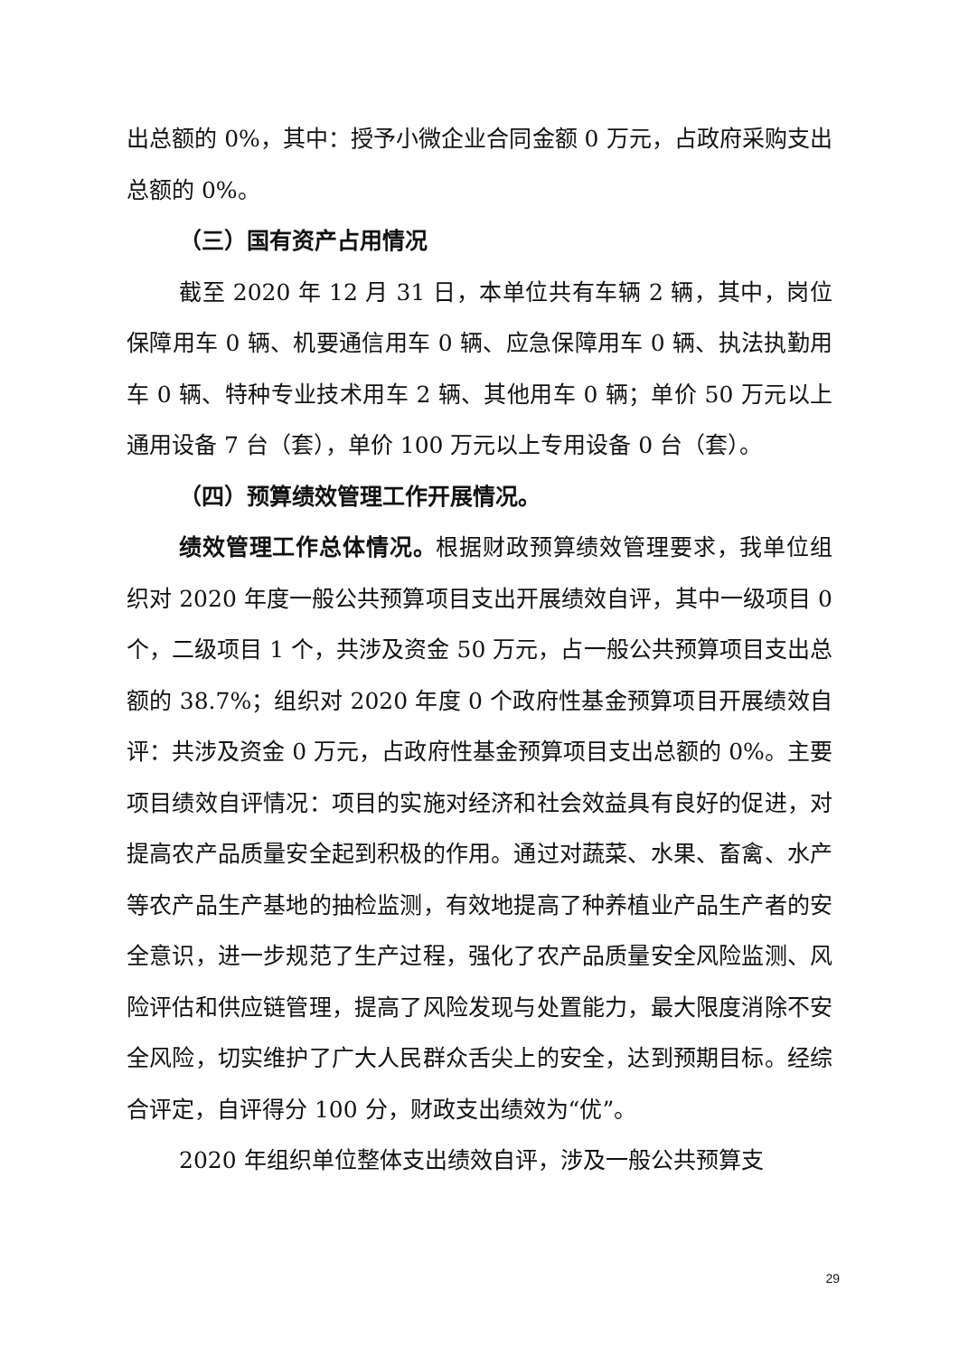出总额的 0%，其中：授予小微企业合同金额 0 万元，占政府采购支出总额的 0%。
（三）国有资产占用情况
截至 2020 年 12 月 31 日，本单位共有车辆 2 辆，其中，岗位保障用车 0 辆、机要通信用车 0 辆、应急保障用车 0 辆、执法执勤用车 0 辆、特种专业技术用车 2 辆、其他用车 0 辆；单价 50 万元以上通用设备 7 台（套），单价 100 万元以上专用设备 0 台（套）。
（四）预算绩效管理工作开展情况。
绩效管理工作总体情况。根据财政预算绩效管理要求，我单位组织对 2020 年度一般公共预算项目支出开展绩效自评，其中一级项目 0 个，二级项目 1 个，共涉及资金 50 万元，占一般公共预算项目支出总额的 38.7%；组织对 2020 年度 0 个政府性基金预算项目开展绩效自评：共涉及资金 0 万元，占政府性基金预算项目支出总额的 0%。主要项目绩效自评情况：项目的实施对经济和社会效益具有良好的促进，对提高农产品质量安全起到积极的作用。通过对蔬菜、水果、畜禽、水产等农产品生产基地的抽检监测，有效地提高了种养植业产品生产者的安全意识，进一步规范了生产过程，强化了农产品质量安全风险监测、风险评估和供应链管理，提高了风险发现与处置能力，最大限度消除不安全风险，切实维护了广大人民群众舌尖上的安全，达到预期目标。经综合评定，自评得分 100 分，财政支出绩效为“优”。
2020 年组织单位整体支出绩效自评，涉及一般公共预算支
29